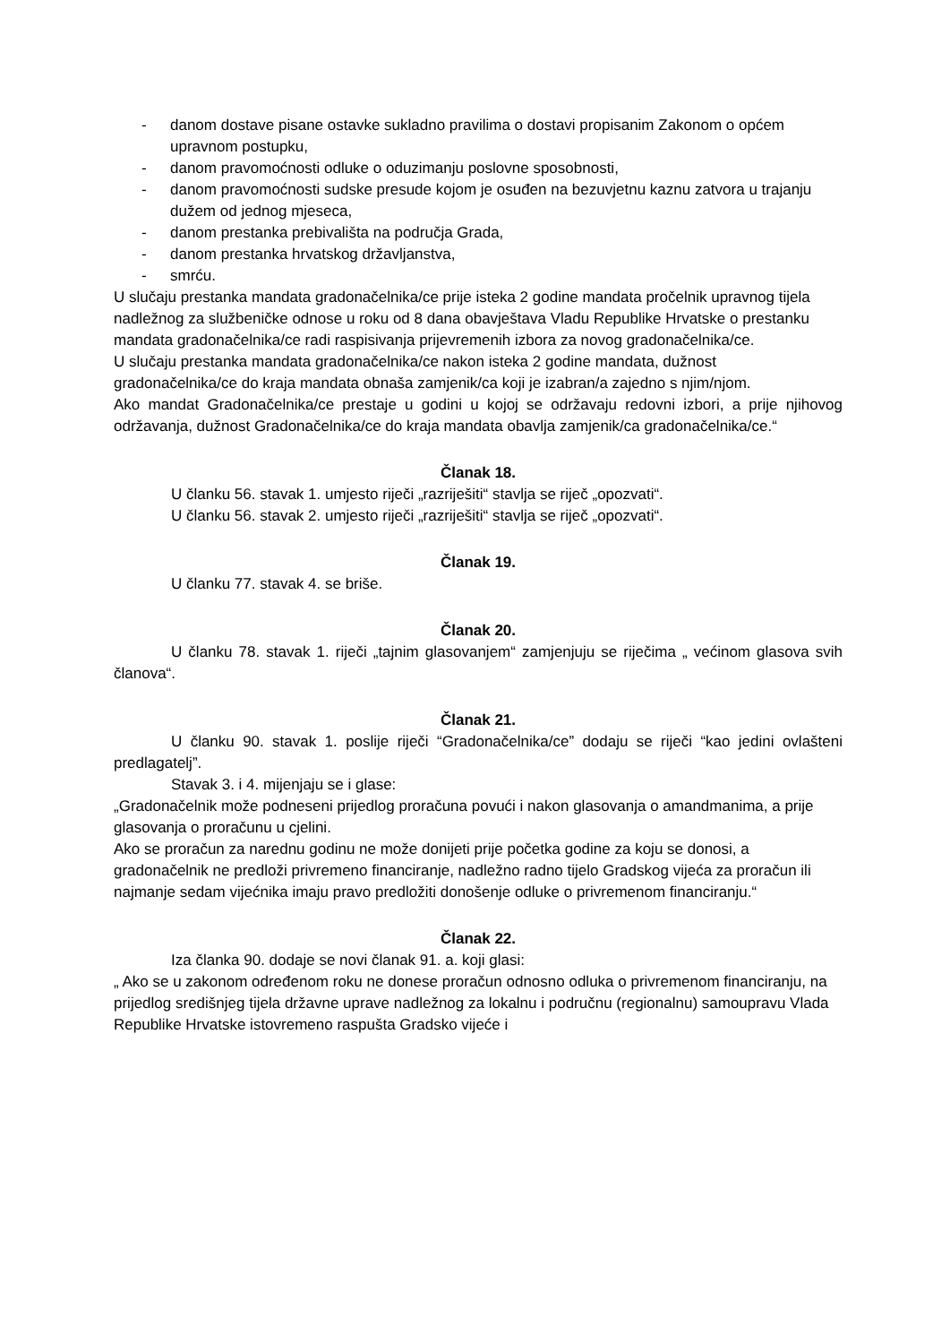- danom dostave pisane ostavke sukladno pravilima o dostavi propisanim Zakonom o općem upravnom postupku,
- danom pravomoćnosti odluke o oduzimanju poslovne sposobnosti,
- danom pravomoćnosti sudske presude kojom je osuđen na bezuvjetnu kaznu zatvora u trajanju dužem od jednog mjeseca,
- danom prestanka prebivališta na područja Grada,
- danom prestanka hrvatskog državljanstva,
- smrću.
U slučaju prestanka mandata gradonačelnika/ce prije isteka 2 godine mandata pročelnik upravnog tijela nadležnog za službeničke odnose u roku od 8 dana obavještava Vladu Republike Hrvatske o prestanku mandata gradonačelnika/ce radi raspisivanja prijevremenih izbora za novog gradonačelnika/ce.
U slučaju prestanka mandata gradonačelnika/ce nakon isteka 2 godine mandata, dužnost gradonačelnika/ce do kraja mandata obnaša zamjenik/ca koji je izabran/a zajedno s njim/njom.
Ako mandat Gradonačelnika/ce prestaje u godini u kojoj se održavaju redovni izbori, a prije njihovog održavanja, dužnost Gradonačelnika/ce do kraja mandata obavlja zamjenik/ca gradonačelnika/ce.“
Članak 18.
U članku 56. stavak 1. umjesto riječi „razriješiti“ stavlja se riječ „opozvati“.
U članku 56. stavak 2. umjesto riječi „razriješiti“ stavlja se riječ „opozvati“.
Članak 19.
U članku 77. stavak 4. se briše.
Članak 20.
U članku 78. stavak 1. riječi „tajnim glasovanjem“ zamjenjuju se riječima „ većinom glasova svih članova“.
Članak 21.
U članku 90. stavak 1. poslije riječi “Gradonačelnika/ce” dodaju se riječi “kao jedini ovlašteni predlagatelj”.
Stavak 3. i 4. mijenjaju se i glase:
„Gradonačelnik može podneseni prijedlog proračuna povući i nakon glasovanja o amandmanima, a prije glasovanja o proračunu u cjelini.
Ako se proračun za narednu godinu ne može donijeti prije početka godine za koju se donosi, a gradonačelnik ne predloži privremeno financiranje, nadležno radno tijelo Gradskog vijeća za proračun ili najmanje sedam vijećnika imaju pravo predložiti donošenje odluke o privremenom financiranju.“
Članak 22.
Iza članka 90. dodaje se novi članak 91. a. koji glasi:
„ Ako se u zakonom određenom roku ne donese proračun odnosno odluka o privremenom financiranju, na prijedlog središnjeg tijela državne uprave nadležnog za lokalnu i područnu (regionalnu) samoupravu Vlada Republike Hrvatske istovremeno raspušta Gradsko vijeće i